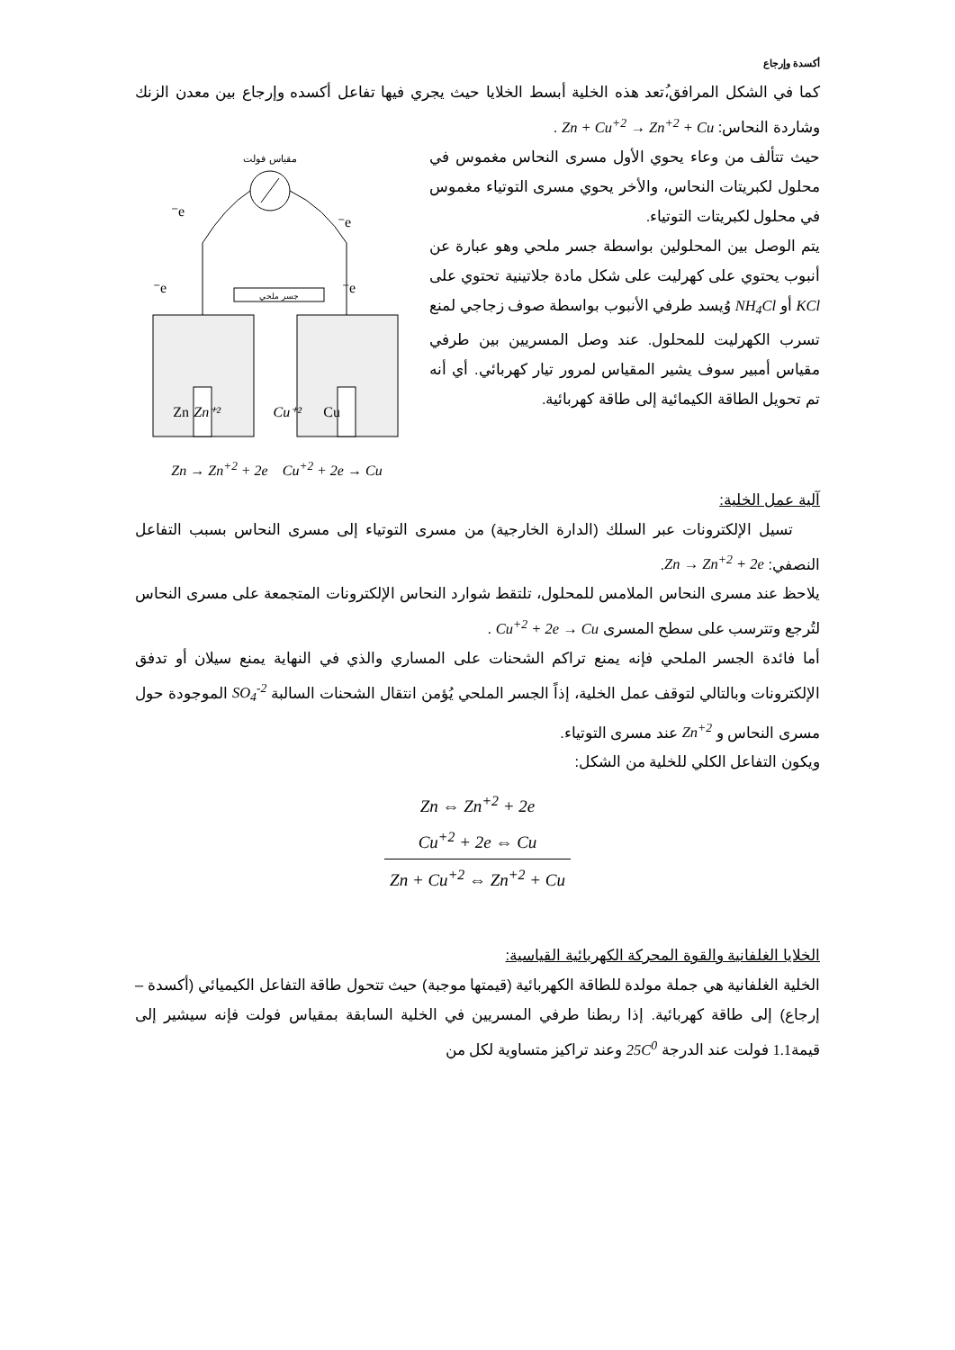أكسدة وإرجاع
كما في الشكل المرافق،ُتعد هذه الخلية أبسط الخلايا حيث يجري فيها تفاعل أكسده وإرجاع بين معدن الزنك وشاردة النحاس: Zn + Cu<sup>+2</sup> → Zn<sup>+2</sup> + Cu .
مقياس فولت
e⁻
e⁻
e⁻
e⁻
جسر ملحي
Zn
Zn⁺²
Cu⁺²
Cu
Zn → Zn<sup>+2</sup> + 2e Cu<sup>+2</sup> + 2e → Cu
حيث تتألف من وعاء يحوي الأول مسرى النحاس مغموس في محلول لكبريتات النحاس، والأخر يحوي مسرى التوتياء مغموس في محلول لكبريتات التوتياء.
يتم الوصل بين المحلولين بواسطة جسر ملحي وهو عبارة عن أنبوب يحتوي على كهرليت على شكل مادة جلاتينية تحتوي على KCl أو NH<sub>4</sub>Cl وُيسد طرفي الأنبوب بواسطة صوف زجاجي لمنع تسرب الكهرليت للمحلول. عند وصل المسريين بين طرفي مقياس أمبير سوف يشير المقياس لمرور تيار كهربائي. أي أنه تم تحويل الطاقة الكيمائية إلى طاقة كهربائية.
آلية عمل الخلية:
تسيل الإلكترونات عبر السلك (الدارة الخارجية) من مسرى التوتياء إلى مسرى النحاس بسبب التفاعل النصفي: Zn → Zn<sup>+2</sup> + 2e.
يلاحظ عند مسرى النحاس الملامس للمحلول، تلتقط شوارد النحاس الإلكترونات المتجمعة على مسرى النحاس لتُرجع وتترسب على سطح المسرى Cu<sup>+2</sup> + 2e → Cu .
أما فائدة الجسر الملحي فإنه يمنع تراكم الشحنات على المساري والذي في النهاية يمنع سيلان أو تدفق الإلكترونات وبالتالي لتوقف عمل الخلية، إذاً الجسر الملحي يُؤمن انتقال الشحنات السالبة SO<sub>4</sub><sup>-2</sup> الموجودة حول مسرى النحاس و Zn<sup>+2</sup> عند مسرى التوتياء.
ويكون التفاعل الكلي للخلية من الشكل:
Zn ⇔ Zn<sup>+2</sup> + 2e
Cu<sup>+2</sup> + 2e ⇔ Cu
Zn + Cu<sup>+2</sup> ⇔ Zn<sup>+2</sup> + Cu
الخلايا الغلفانية والقوة المحركة الكهربائية القياسية:
الخلية الغلفانية هي جملة مولدة للطاقة الكهربائية (قيمتها موجبة) حيث تتحول طاقة التفاعل الكيميائي (أكسدة – إرجاع) إلى طاقة كهربائية. إذا ربطنا طرفي المسريين في الخلية السابقة بمقياس فولت فإنه سيشير إلى قيمة1.1 فولت عند الدرجة 25C<sup>0</sup> وعند تراكيز متساوية لكل من